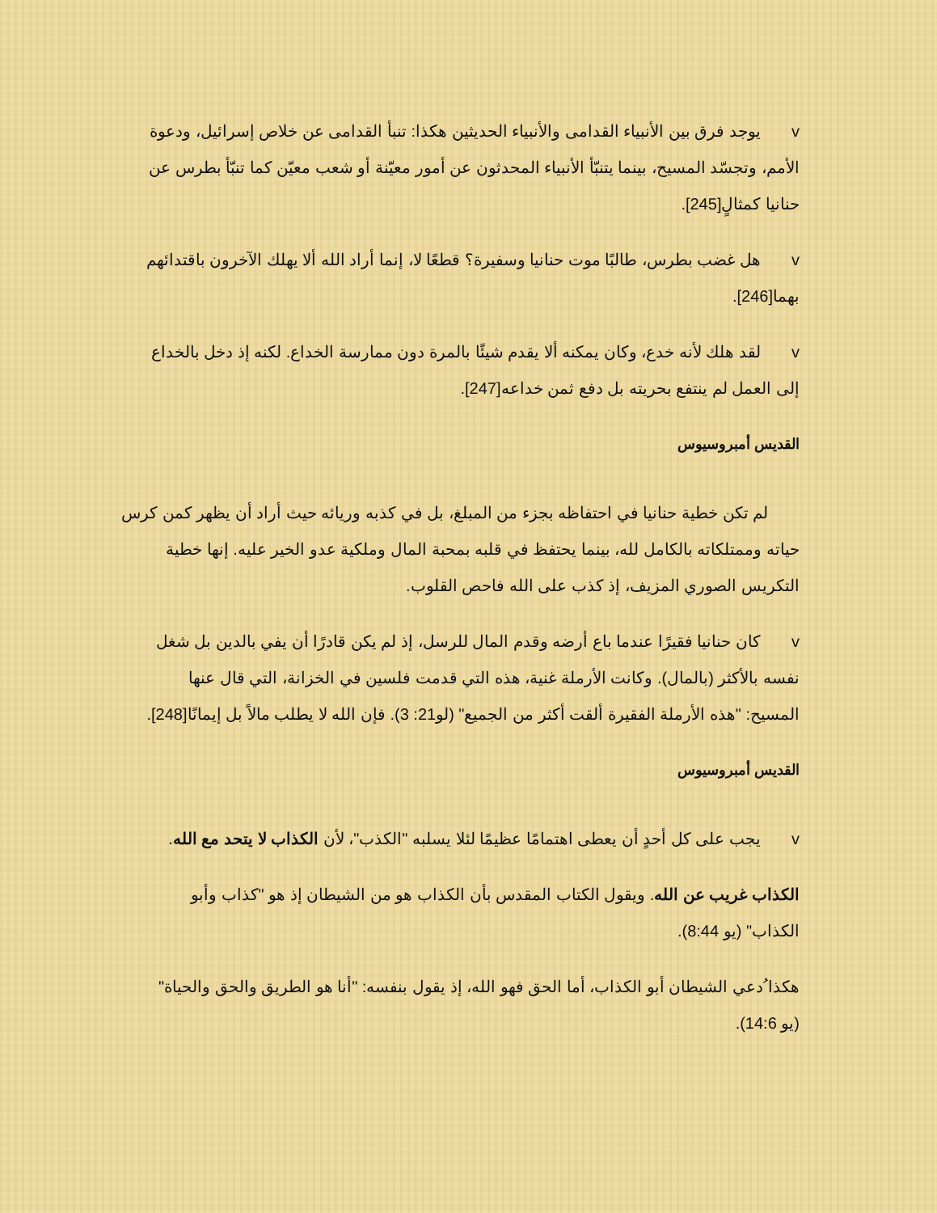v يوجد فرق بين الأنبياء القدامى والأنبياء الحديثين هكذا: تنبأ القدامى عن خلاص إسرائيل، ودعوة الأمم، وتجسّد المسيح، بينما يتنبّأ الأنبياء المحدثون عن أمور معيّنة أو شعب معيّن كما تنبّأ بطرس عن حنانيا كمثالٍ[245].
v هل غضب بطرس، طالبًا موت حنانيا وسفيرة؟ قطعًا لا، إنما أراد الله ألا يهلك الآخرون باقتدائهم بهما[246].
v لقد هلك لأنه خدع، وكان يمكنه ألا يقدم شيئًا بالمرة دون ممارسة الخداع. لكنه إذ دخل بالخداع إلى العمل لم ينتفع بحريته بل دفع ثمن خداعه[247].
القديس أمبروسيوس
لم تكن خطية حنانيا في احتفاظه بجزء من المبلغ، بل في كذبه وريائه حيث أراد أن يظهر كمن كرس حياته وممتلكاته بالكامل لله، بينما يحتفظ في قلبه بمحبة المال وملكية عدو الخير عليه. إنها خطية التكريس الصوري المزيف، إذ كذب على الله فاحص القلوب.
v كان حنانيا فقيرًا عندما باع أرضه وقدم المال للرسل، إذ لم يكن قادرًا أن يفي بالدين بل شغل نفسه بالأكثر (بالمال). وكانت الأرملة غنية، هذه التي قدمت فلسين في الخزانة، التي قال عنها المسيح: "هذه الأرملة الفقيرة ألقت أكثر من الجميع" (لو21: 3). فإن الله لا يطلب مالاً بل إيمانًا[248].
القديس أمبروسيوس
v يجب على كل أحدٍ أن يعطى اهتمامًا عظيمًا لئلا يسلبه "الكذب"، لأن الكذاب لا يتحد مع الله.
الكذاب غريب عن الله. ويقول الكتاب المقدس بأن الكذاب هو من الشيطان إذ هو "كذاب وأبو الكذاب" (يو 8:44).
هكذا ُدعي الشيطان أبو الكذاب، أما الحق فهو الله، إذ يقول بنفسه: "أنا هو الطريق والحق والحياة" (يو 14:6).